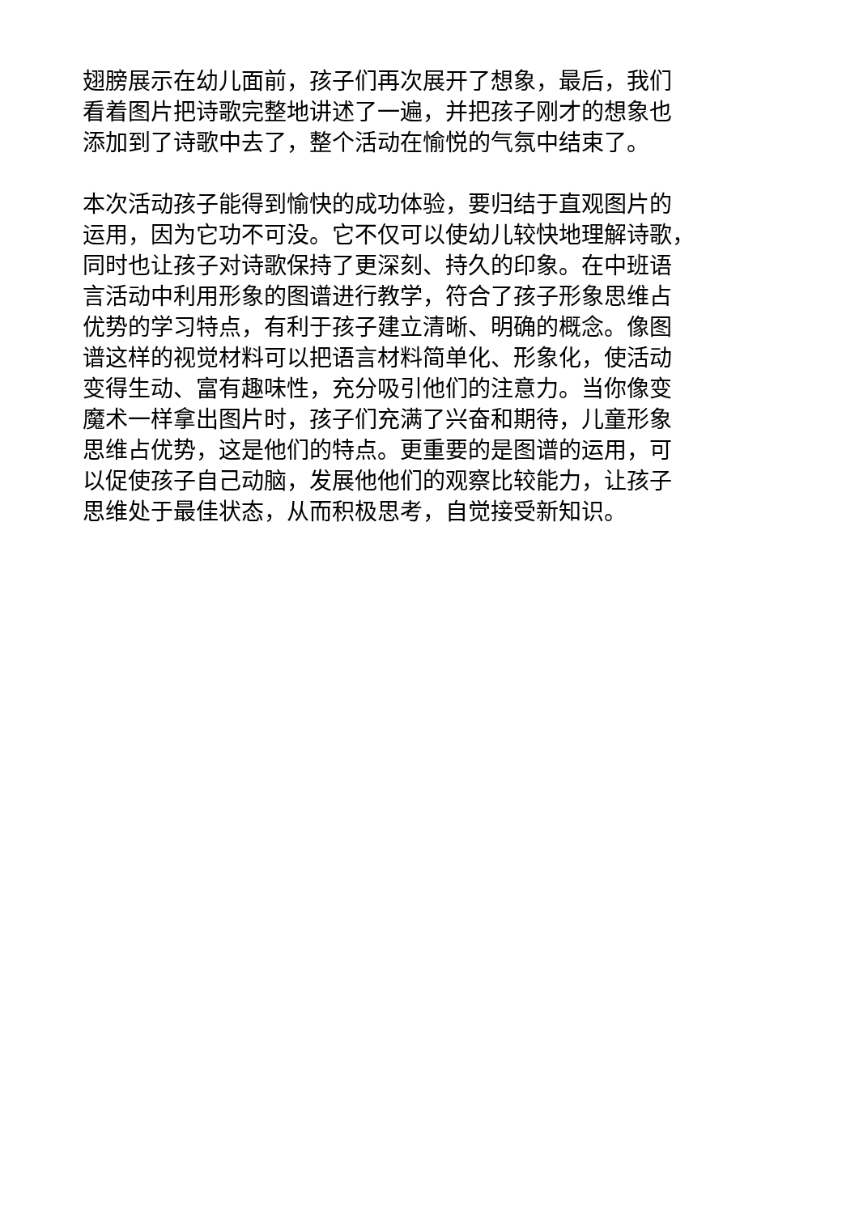翅膀展示在幼儿面前，孩子们再次展开了想象，最后，我们
看着图片把诗歌完整地讲述了一遍，并把孩子刚才的想象也
添加到了诗歌中去了，整个活动在愉悦的气氛中结束了。
本次活动孩子能得到愉快的成功体验，要归结于直观图片的
运用，因为它功不可没。它不仅可以使幼儿较快地理解诗歌，
同时也让孩子对诗歌保持了更深刻、持久的印象。在中班语
言活动中利用形象的图谱进行教学，符合了孩子形象思维占
优势的学习特点，有利于孩子建立清晰、明确的概念。像图
谱这样的视觉材料可以把语言材料简单化、形象化，使活动
变得生动、富有趣味性，充分吸引他们的注意力。当你像变
魔术一样拿出图片时，孩子们充满了兴奋和期待，儿童形象
思维占优势，这是他们的特点。更重要的是图谱的运用，可
以促使孩子自己动脑，发展他他们的观察比较能力，让孩子
思维处于最佳状态，从而积极思考，自觉接受新知识。